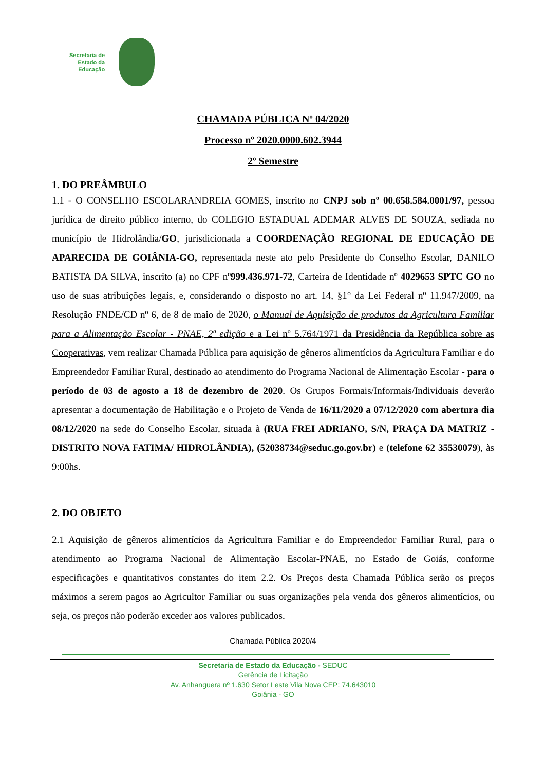Secretaria de
Estado da
Educação
CHAMADA PÚBLICA Nº 04/2020
Processo nº 2020.0000.602.3944
2º Semestre
1. DO PREÂMBULO
1.1 - O CONSELHO ESCOLARANDREIA GOMES, inscrito no CNPJ sob nº 00.658.584.0001/97, pessoa jurídica de direito público interno, do COLEGIO ESTADUAL ADEMAR ALVES DE SOUZA, sediada no município de Hidrolândia/GO, jurisdicionada a COORDENAÇÃO REGIONAL DE EDUCAÇÃO DE APARECIDA DE GOIÂNIA-GO, representada neste ato pelo Presidente do Conselho Escolar, DANILO BATISTA DA SILVA, inscrito (a) no CPF nº999.436.971-72, Carteira de Identidade nº 4029653 SPTC GO no uso de suas atribuições legais, e, considerando o disposto no art. 14, §1° da Lei Federal nº 11.947/2009, na Resolução FNDE/CD nº 6, de 8 de maio de 2020, o Manual de Aquisição de produtos da Agricultura Familiar para a Alimentação Escolar - PNAE, 2ª edição e a Lei nº 5.764/1971 da Presidência da República sobre as Cooperativas, vem realizar Chamada Pública para aquisição de gêneros alimentícios da Agricultura Familiar e do Empreendedor Familiar Rural, destinado ao atendimento do Programa Nacional de Alimentação Escolar - para o período de 03 de agosto a 18 de dezembro de 2020. Os Grupos Formais/Informais/Individuais deverão apresentar a documentação de Habilitação e o Projeto de Venda de 16/11/2020 a 07/12/2020 com abertura dia 08/12/2020 na sede do Conselho Escolar, situada à (RUA FREI ADRIANO, S/N, PRAÇA DA MATRIZ - DISTRITO NOVA FATIMA/ HIDROLÂNDIA), (52038734@seduc.go.gov.br) e (telefone 62 35530079), às 9:00hs.
2. DO OBJETO
2.1 Aquisição de gêneros alimentícios da Agricultura Familiar e do Empreendedor Familiar Rural, para o atendimento ao Programa Nacional de Alimentação Escolar-PNAE, no Estado de Goiás, conforme especificações e quantitativos constantes do item 2.2. Os Preços desta Chamada Pública serão os preços máximos a serem pagos ao Agricultor Familiar ou suas organizações pela venda dos gêneros alimentícios, ou seja, os preços não poderão exceder aos valores publicados.
Chamada Pública 2020/4
Secretaria de Estado da Educação - SEDUC
Gerência de Licitação
Av. Anhanguera nº 1.630 Setor Leste Vila Nova CEP: 74.643010
Goiânia - GO